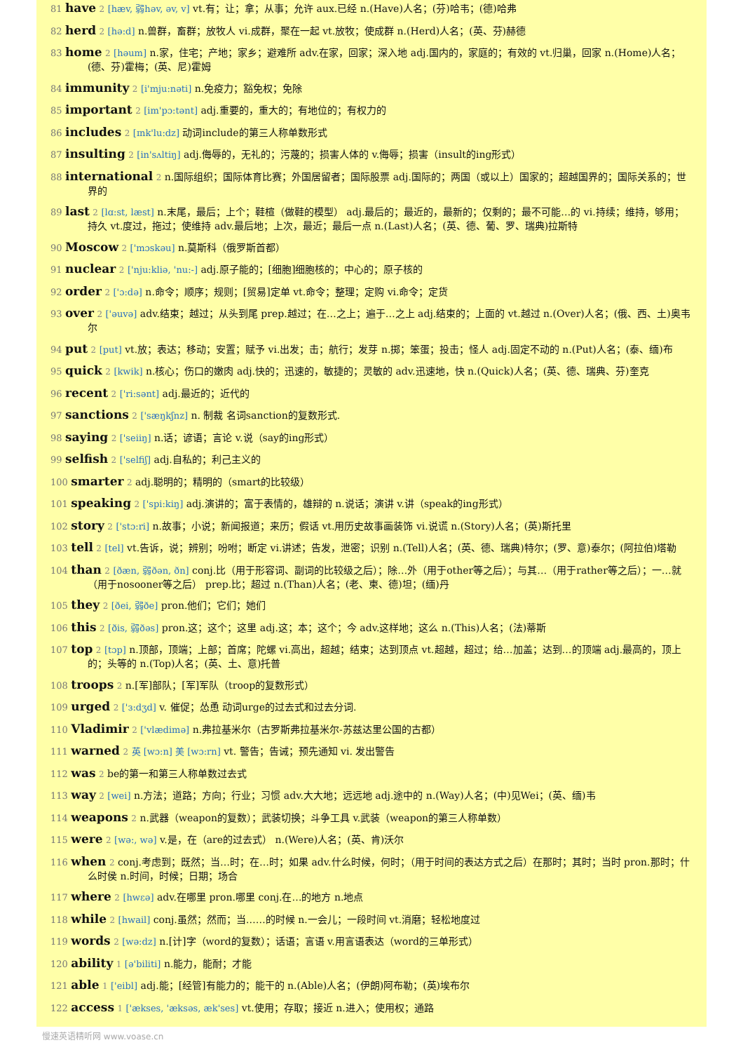81 have 2 [hæv, 弱həv, əv, v] vt.有；让；拿；从事；允许 aux.已经 n.(Have)人名；(芬)哈韦；(德)哈弗
82 herd 2 [hə:d] n.兽群，畜群；放牧人 vi.成群，聚在一起 vt.放牧；使成群 n.(Herd)人名；(英、芬)赫德
83 home 2 [həum] n.家，住宅；产地；家乡；避难所 adv.在家，回家；深入地 adj.国内的，家庭的；有效的 vt.归巢，回家 n.(Home)人名；(德、芬)霍梅；(英、尼)霍姆
84 immunity 2 [i'mju:nəti] n.免疫力；豁免权；免除
85 important 2 [im'pɔ:tənt] adj.重要的，重大的；有地位的；有权力的
86 includes 2 [ɪnk'lu:dz] 动词include的第三人称单数形式
87 insulting 2 [in'sʌltiŋ] adj.侮辱的，无礼的；污蔑的；损害人体的 v.侮辱；损害（insult的ing形式）
88 international 2 n.国际组织；国际体育比赛；外国居留者；国际股票 adj.国际的；两国（或以上）国家的；超越国界的；国际关系的；世界的
89 last 2 [lɑ:st, læst] n.末尾，最后；上个；鞋楦（做鞋的模型） adj.最后的；最近的，最新的；仅剩的；最不可能…的 vi.持续；维持，够用；持久 vt.度过，拖过；使维持 adv.最后地；上次，最近；最后一点 n.(Last)人名；(英、德、葡、罗、瑞典)拉斯特
90 Moscow 2 ['mɔskəu] n.莫斯科（俄罗斯首都）
91 nuclear 2 ['nju:kliə, 'nu:-] adj.原子能的；[细胞]细胞核的；中心的；原子核的
92 order 2 ['ɔ:də] n.命令；顺序；规则；[贸易]定单 vt.命令；整理；定购 vi.命令；定货
93 over 2 ['əuvə] adv.结束；越过；从头到尾 prep.越过；在…之上；遍于…之上 adj.结束的；上面的 vt.越过 n.(Over)人名；(俄、西、土)奥韦尔
94 put 2 [put] vt.放；表达；移动；安置；赋予 vi.出发；击；航行；发芽 n.掷；笨蛋；投击；怪人 adj.固定不动的 n.(Put)人名；(泰、缅)布
95 quick 2 [kwik] n.核心；伤口的嫩肉 adj.快的；迅速的，敏捷的；灵敏的 adv.迅速地，快 n.(Quick)人名；(英、德、瑞典、芬)奎克
96 recent 2 ['ri:sənt] adj.最近的；近代的
97 sanctions 2 ['sæŋkʃnz] n. 制裁 名词sanction的复数形式.
98 saying 2 ['seiiŋ] n.话；谚语；言论 v.说（say的ing形式）
99 selfish 2 ['selfiʃ] adj.自私的；利己主义的
100 smarter 2 adj.聪明的；精明的（smart的比较级）
101 speaking 2 ['spi:kiŋ] adj.演讲的；富于表情的，雄辩的 n.说话；演讲 v.讲（speak的ing形式）
102 story 2 ['stɔ:ri] n.故事；小说；新闻报道；来历；假话 vt.用历史故事画装饰 vi.说谎 n.(Story)人名；(英)斯托里
103 tell 2 [tel] vt.告诉，说；辨别；吩咐；断定 vi.讲述；告发，泄密；识别 n.(Tell)人名；(英、德、瑞典)特尔；(罗、意)泰尔；(阿拉伯)塔勒
104 than 2 [ðæn, 弱ðən, ðn] conj.比（用于形容词、副词的比较级之后）；除…外（用于other等之后）；与其…（用于rather等之后）；一…就（用于nosooner等之后） prep.比；超过 n.(Than)人名；(老、柬、德)坦；(缅)丹
105 they 2 [ðei, 弱ðe] pron.他们；它们；她们
106 this 2 [ðis, 弱ðəs] pron.这；这个；这里 adj.这；本；这个；今 adv.这样地；这么 n.(This)人名；(法)蒂斯
107 top 2 [tɔp] n.顶部，顶端；上部；首席；陀螺 vi.高出，超越；结束；达到顶点 vt.超越，超过；给…加盖；达到…的顶端 adj.最高的，顶上的；头等的 n.(Top)人名；(英、土、意)托普
108 troops 2 n.[军]部队；[军]军队（troop的复数形式）
109 urged 2 ['з:dʒd] v. 催促；怂恿 动词urge的过去式和过去分词.
110 Vladimir 2 ['vlædimə] n.弗拉基米尔（古罗斯弗拉基米尔-苏兹达里公国的古都）
111 warned 2 英 [wɔ:n] 美 [wɔ:rn] vt. 警告；告诫；预先通知 vi. 发出警告
112 was 2 be的第一和第三人称单数过去式
113 way 2 [wei] n.方法；道路；方向；行业；习惯 adv.大大地；远远地 adj.途中的 n.(Way)人名；(中)见Wei；(英、缅)韦
114 weapons 2 n.武器（weapon的复数）；武装切换；斗争工具 v.武装（weapon的第三人称单数）
115 were 2 [wə:, wə] v.是，在（are的过去式） n.(Were)人名；(英、肯)沃尔
116 when 2 conj.考虑到；既然；当…时；在…时；如果 adv.什么时候，何时；（用于时间的表达方式之后）在那时；其时；当时 pron.那时；什么时侯 n.时间，时候；日期；场合
117 where 2 [hwεə] adv.在哪里 pron.哪里 conj.在…的地方 n.地点
118 while 2 [hwail] conj.虽然；然而；当……的时候 n.一会儿；一段时间 vt.消磨；轻松地度过
119 words 2 [wə:dz] n.[计]字（word的复数）；话语；言语 v.用言语表达（word的三单形式）
120 ability 1 [ə'biliti] n.能力，能耐；才能
121 able 1 ['eibl] adj.能；[经管]有能力的；能干的 n.(Able)人名；(伊朗)阿布勒；(英)埃布尔
122 access 1 ['ækses, 'æksəs, æk'ses] vt.使用；存取；接近 n.进入；使用权；通路
慢速英语精听网 www.voase.cn